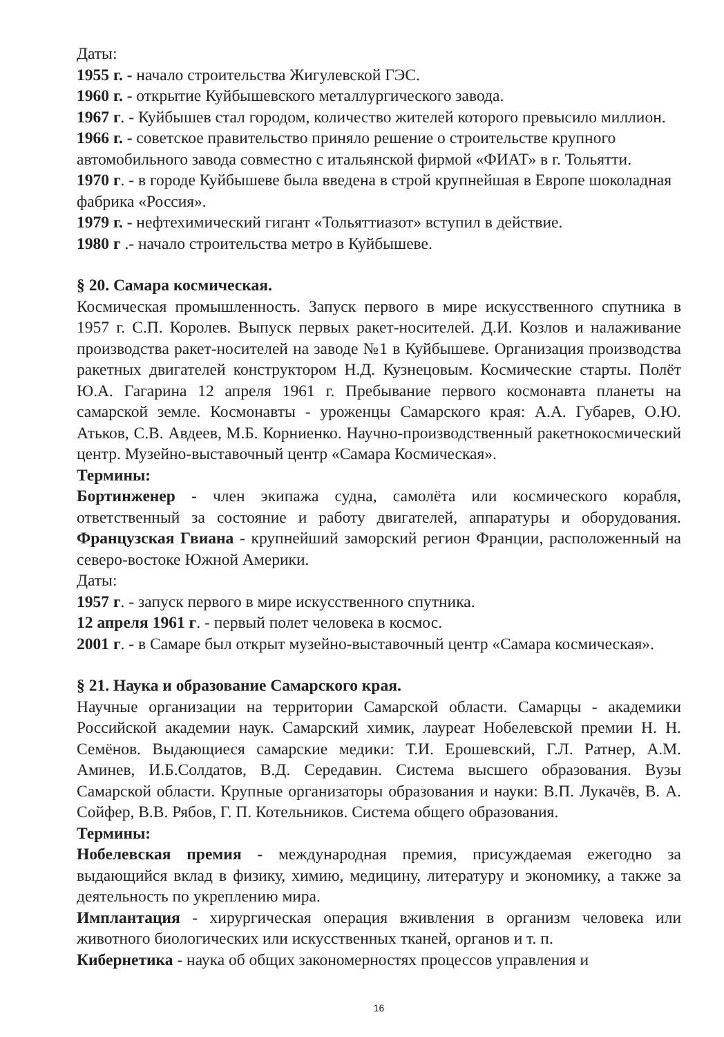Даты:
1955 г. - начало строительства Жигулевской ГЭС.
1960 г. - открытие Куйбышевского металлургического завода.
1967 г. - Куйбышев стал городом, количество жителей которого превысило миллион. 1966 г. - советское правительство приняло решение о строительстве крупного автомобильного завода совместно с итальянской фирмой «ФИАТ» в г. Тольятти.
1970 г. - в городе Куйбышеве была введена в строй крупнейшая в Европе шоколадная фабрика «Россия».
1979 г. - нефтехимический гигант «Тольяттиазот» вступил в действие.
1980 г .- начало строительства метро в Куйбышеве.
§ 20. Самара космическая.
Космическая промышленность. Запуск первого в мире искусственного спутника в 1957 г. С.П. Королев. Выпуск первых ракет-носителей. Д.И. Козлов и налаживание производства ракет-носителей на заводе №1 в Куйбышеве. Организация производства ракетных двигателей конструктором Н.Д. Кузнецовым. Космические старты. Полёт Ю.А. Гагарина 12 апреля 1961 г. Пребывание первого космонавта планеты на самарской земле. Космонавты - уроженцы Самарского края: А.А. Губарев, О.Ю. Атьков, С.В. Авдеев, М.Б. Корниенко. Научно-производственный ракетнокосмический центр. Музейно-выставочный центр «Самара Космическая».
Термины:
Бортинженер - член экипажа судна, самолёта или космического корабля, ответственный за состояние и работу двигателей, аппаратуры и оборудования. Французская Гвиана - крупнейший заморский регион Франции, расположенный на северо-востоке Южной Америки.
Даты:
1957 г. - запуск первого в мире искусственного спутника.
12 апреля 1961 г. - первый полет человека в космос.
2001 г. - в Самаре был открыт музейно-выставочный центр «Самара космическая».
§ 21. Наука и образование Самарского края.
Научные организации на территории Самарской области. Самарцы - академики Российской академии наук. Самарский химик, лауреат Нобелевской премии Н. Н. Семёнов. Выдающиеся самарские медики: Т.И. Ерошевский, Г.Л. Ратнер, А.М. Аминев, И.Б.Солдатов, В.Д. Середавин. Система высшего образования. Вузы Самарской области. Крупные организаторы образования и науки: В.П. Лукачёв, В. А. Сойфер, В.В. Рябов, Г. П. Котельников. Система общего образования.
Термины:
Нобелевская премия - международная премия, присуждаемая ежегодно за выдающийся вклад в физику, химию, медицину, литературу и экономику, а также за деятельность по укреплению мира.
Имплантация - хирургическая операция вживления в организм человека или животного биологических или искусственных тканей, органов и т. п.
Кибернетика - наука об общих закономерностях процессов управления и
16